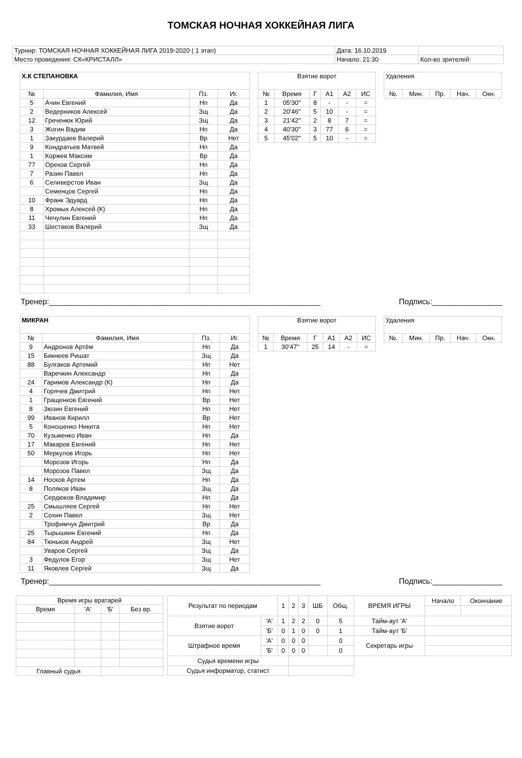ТОМСКАЯ НОЧНАЯ ХОККЕЙНАЯ ЛИГА
| Турнир: ТОМСКАЯ НОЧНАЯ ХОККЕЙНАЯ ЛИГА 2019-2020 ( 1 этап) | Дата: 16.10.2019 | |
| Место проведения: СК«КРИСТАЛЛ» | Начало: 21:30 | Кол-во зрителей: |
| Х.К СТЕПАНОВКА | | | |
| --- | --- | --- | --- |
| № | Фамилия, Имя | Пз. | Иг. |
| 5 | Ачин Евгений | Нп | Да |
| 2 | Ведерников Алексей | Зщ | Да |
| 12 | Греченюк Юрий | Зщ | Да |
| 3 | Жогин Вадим | Нп | Да |
| 1 | Закурдаев Валерий | Вр | Нет |
| 9 | Кондратьев Матвей | Нп | Да |
| 1 | Коржев Максим | Вр | Да |
| 77 | Орехов Сергей | Нп | Да |
| 7 | Разин Павел | Нп | Да |
| 6 | Селиверстов Иван | Зщ | Да |
| | Семенцов Сергей | Нп | Да |
| 10 | Франк Эдуард | Нп | Да |
| 8 | Хромых Алексей (К) | Нп | Да |
| 11 | Чечулин Евгений | Нп | Да |
| 33 | Шестаков Валерий | Зщ | Да |
| Взятие ворот | | | | | |
| --- | --- | --- | --- | --- | --- |
| № | Время | Г | А1 | А2 | ИС |
| 1 | 05'30'' | 8 | - | - | = |
| 2 | 20'46'' | 5 | 10 | - | = |
| 3 | 21'42'' | 2 | 8 | 7 | = |
| 4 | 40'30'' | 3 | 77 | 6 | = |
| 5 | 45'02'' | 5 | 10 | - | = |
| Удаления | | | | |
| --- | --- | --- | --- | --- |
| №. | Мин. | Пр. | Нач. | Окн. |
Тренер:______________________________________________________________ Подпись:________________
| МИКРАН | | | |
| --- | --- | --- | --- |
| № | Фамилия, Имя | Пз. | Иг. |
| 9 | Андронов Артём | Нп | Да |
| 15 | Бикнеев Ришат | Зщ | Да |
| 88 | Булгаков Артемий | Нп | Нет |
| | Варечкин Александр | Нп | Да |
| 24 | Гаримов Александр (К) | Нп | Да |
| 4 | Горячев Дмитрий | Нп | Нет |
| 1 | Гращенков Евгений | Вр | Нет |
| 8 | Зюзин Евгений | Нп | Нет |
| 99 | Иванов Кирилл | Вр | Нет |
| 5 | Коношенко Никита | Нп | Нет |
| 70 | Кузьменко Иван | Нп | Да |
| 17 | Макаров Евгений | Нп | Нет |
| 50 | Меркулов Игорь | Нп | Нет |
| | Морозов Игорь | Нп | Да |
| | Морозов Павел | Зщ | Да |
| 14 | Носков Артем | Нп | Да |
| 8 | Поляков Иван | Зщ | Да |
| | Сердюков Владимир | Нп | Да |
| 25 | Смышляев Сергей | Нп | Нет |
| 2 | Сохин Павел | Зщ | Нет |
| | Трофимчук Дмитрий | Вр | Да |
| 25 | Тырышкин Евгений | Нп | Да |
| 84 | Тюньков Андрей | Зщ | Нет |
| | Уваров Сергей | Зщ | Да |
| 3 | Федулов Егор | Зщ | Нет |
| 11 | Яковлев Сергей | Зщ | Да |
| Взятие ворот | | | | | |
| --- | --- | --- | --- | --- | --- |
| № | Время | Г | А1 | А2 | ИС |
| 1 | 30'47'' | 25 | 14 | - | = |
| Удаления | | | | |
| --- | --- | --- | --- | --- |
| №. | Мин. | Пр. | Нач. | Окн. |
Тренер:______________________________________________________________ Подпись:________________
| Время игры вратарей | | | |
| --- | --- | --- | --- |
| Время | 'А' | 'Б' | Без вр. |
| Главный судья | | | |
| Результат по периодам | | 1 | 2 | 3 | ШБ | Общ. | ВРЕМЯ ИГРЫ | Начало | Окончание |
| Взятие ворот | 'А' | 1 | 2 | 2 | 0 | 5 | Тайм-аут 'А' | | |
| | 'Б' | 0 | 1 | 0 | 0 | 1 | Тайм-аут 'Б' | | |
| Штрафное время | 'А' | 0 | 0 | 0 | | 0 | Секретарь игры | | |
| | 'Б' | 0 | 0 | 0 | | 0 | | | |
| Судья времени игры | | | | | | | | | |
| Судья информатор, статист | | | | | | | | | |